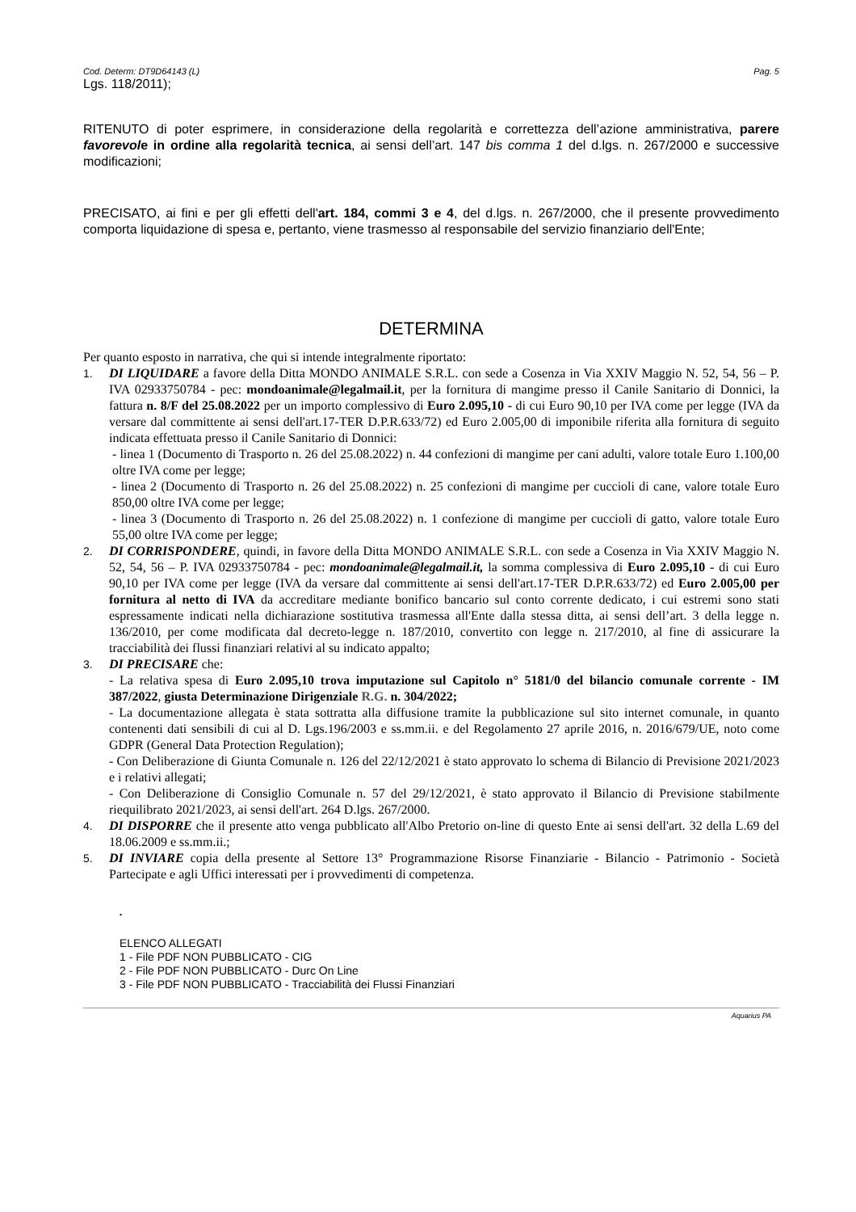Cod. Determ: DT9D64143 (L) Pag. 5
Lgs. 118/2011);
RITENUTO di poter esprimere, in considerazione della regolarità e correttezza dell’azione amministrativa, parere favorevole in ordine alla regolarità tecnica, ai sensi dell’art. 147 bis comma 1 del d.lgs. n. 267/2000 e successive modificazioni;
PRECISATO, ai fini e per gli effetti dell'art. 184, commi 3 e 4, del d.lgs. n. 267/2000, che il presente provvedimento comporta liquidazione di spesa e, pertanto, viene trasmesso al responsabile del servizio finanziario dell'Ente;
DETERMINA
Per quanto esposto in narrativa, che qui si intende integralmente riportato:
1. DI LIQUIDARE a favore della Ditta MONDO ANIMALE S.R.L. con sede a Cosenza in Via XXIV Maggio N. 52, 54, 56 – P. IVA 02933750784 - pec: mondoanimale@legalmail.it, per la fornitura di mangime presso il Canile Sanitario di Donnici, la fattura n. 8/F del 25.08.2022 per un importo complessivo di Euro 2.095,10 - di cui Euro 90,10 per IVA come per legge (IVA da versare dal committente ai sensi dell'art.17-TER D.P.R.633/72) ed Euro 2.005,00 di imponibile riferita alla fornitura di seguito indicata effettuata presso il Canile Sanitario di Donnici:
- linea 1 (Documento di Trasporto n. 26 del 25.08.2022) n. 44 confezioni di mangime per cani adulti, valore totale Euro 1.100,00 oltre IVA come per legge;
- linea 2 (Documento di Trasporto n. 26 del 25.08.2022) n. 25 confezioni di mangime per cuccioli di cane, valore totale Euro 850,00 oltre IVA come per legge;
- linea 3 (Documento di Trasporto n. 26 del 25.08.2022) n. 1 confezione di mangime per cuccioli di gatto, valore totale Euro 55,00 oltre IVA come per legge;
2. DI CORRISPONDERE, quindi, in favore della Ditta MONDO ANIMALE S.R.L. con sede a Cosenza in Via XXIV Maggio N. 52, 54, 56 – P. IVA 02933750784 - pec: mondoanimale@legalmail.it, la somma complessiva di Euro 2.095,10 - di cui Euro 90,10 per IVA come per legge (IVA da versare dal committente ai sensi dell'art.17-TER D.P.R.633/72) ed Euro 2.005,00 per fornitura al netto di IVA da accreditare mediante bonifico bancario sul conto corrente dedicato, i cui estremi sono stati espressamente indicati nella dichiarazione sostitutiva trasmessa all'Ente dalla stessa ditta, ai sensi dell’art. 3 della legge n. 136/2010, per come modificata dal decreto-legge n. 187/2010, convertito con legge n. 217/2010, al fine di assicurare la tracciabilità dei flussi finanziari relativi al su indicato appalto;
3. DI PRECISARE che:
- La relativa spesa di Euro 2.095,10 trova imputazione sul Capitolo n° 5181/0 del bilancio comunale corrente - IM 387/2022, giusta Determinazione Dirigenziale R.G. n. 304/2022;
- La documentazione allegata è stata sottratta alla diffusione tramite la pubblicazione sul sito internet comunale, in quanto contenenti dati sensibili di cui al D. Lgs.196/2003 e ss.mm.ii. e del Regolamento 27 aprile 2016, n. 2016/679/UE, noto come GDPR (General Data Protection Regulation);
- Con Deliberazione di Giunta Comunale n. 126 del 22/12/2021 è stato approvato lo schema di Bilancio di Previsione 2021/2023 e i relativi allegati;
- Con Deliberazione di Consiglio Comunale n. 57 del 29/12/2021, è stato approvato il Bilancio di Previsione stabilmente riequilibrato 2021/2023, ai sensi dell'art. 264 D.lgs. 267/2000.
4. DI DISPORRE che il presente atto venga pubblicato all'Albo Pretorio on-line di questo Ente ai sensi dell'art. 32 della L.69 del 18.06.2009 e ss.mm.ii.;
5. DI INVIARE copia della presente al Settore 13° Programmazione Risorse Finanziarie - Bilancio - Patrimonio - Società Partecipate e agli Uffici interessati per i provvedimenti di competenza.
.
ELENCO ALLEGATI
1 - File PDF NON PUBBLICATO - CIG
2 - File PDF NON PUBBLICATO - Durc On Line
3 - File PDF NON PUBBLICATO - Tracciabilità dei Flussi Finanziari
Aquarius PA